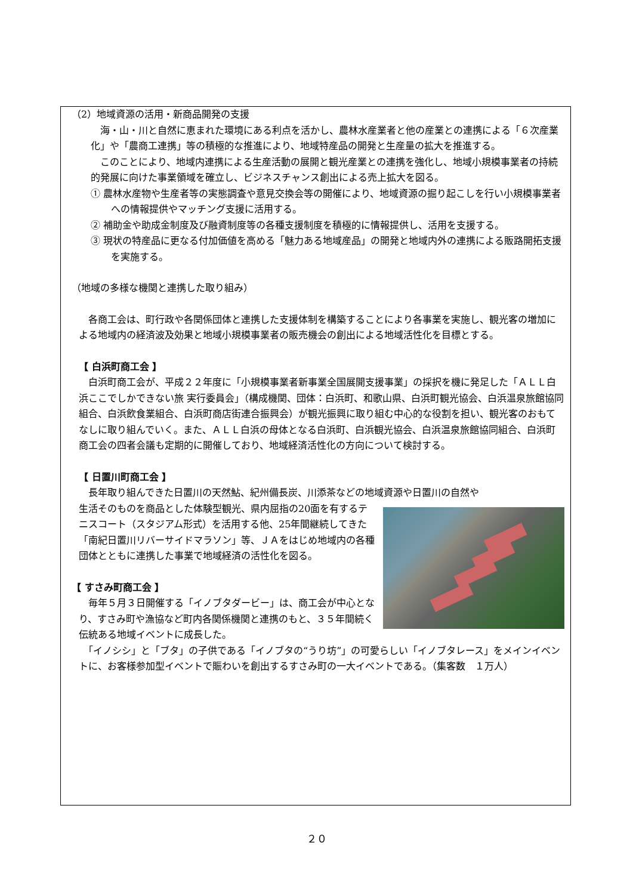（2）地域資源の活用・新商品開発の支援
　海・山・川と自然に恵まれた環境にある利点を活かし、農林水産業者と他の産業との連携による「６次産業化」や「農商工連携」等の積極的な推進により、地域特産品の開発と生産量の拡大を推進する。
　このことにより、地域内連携による生産活動の展開と観光産業との連携を強化し、地域小規模事業者の持続的発展に向けた事業領域を確立し、ビジネスチャンス創出による売上拡大を図る。
① 農林水産物や生産者等の実態調査や意見交換会等の開催により、地域資源の掘り起こしを行い小規模事業者への情報提供やマッチング支援に活用する。
② 補助金や助成金制度及び融資制度等の各種支援制度を積極的に情報提供し、活用を支援する。
③ 現状の特産品に更なる付加価値を高める「魅力ある地域産品」の開発と地域内外の連携による販路開拓支援を実施する。
（地域の多様な機関と連携した取り組み）
　各商工会は、町行政や各関係団体と連携した支援体制を構築することにより各事業を実施し、観光客の増加による地域内の経済波及効果と地域小規模事業者の販売機会の創出による地域活性化を目標とする。
【 白浜町商工会 】
　白浜町商工会が、平成２２年度に「小規模事業者新事業全国展開支援事業」の採択を機に発足した「ＡＬＬ白浜ここでしかできない旅 実行委員会」（構成機関、団体：白浜町、和歌山県、白浜町観光協会、白浜温泉旅館協同組合、白浜飲食業組合、白浜町商店街連合振興会）が観光振興に取り組む中心的な役割を担い、観光客のおもてなしに取り組んでいく。また、ＡＬＬ白浜の母体となる白浜町、白浜観光協会、白浜温泉旅館協同組合、白浜町商工会の四者会議も定期的に開催しており、地域経済活性化の方向について検討する。
【 日置川町商工会 】
　長年取り組んできた日置川の天然鮎、紀州備長炭、川添茶などの地域資源や日置川の自然や
生活そのものを商品とした体験型観光、県内屈指の20面を有するテニスコート（スタジアム形式）を活用する他、25年間継続してきた「南紀日置川リバーサイドマラソン」等、ＪＡをはじめ地域内の各種団体とともに連携した事業で地域経済の活性化を図る。
【 すさみ町商工会 】
　毎年５月３日開催する「イノブタダービー」は、商工会が中心となり、すさみ町や漁協など町内各関係機関と連携のもと、３５年間続く伝統ある地域イベントに成長した。
　「イノシシ」と「ブタ」の子供である「イノブタの“うり坊”」の可愛らしい「イノブタレース」をメインイベントに、お客様参加型イベントで賑わいを創出するすさみ町の一大イベントである。（集客数　１万人）
２０